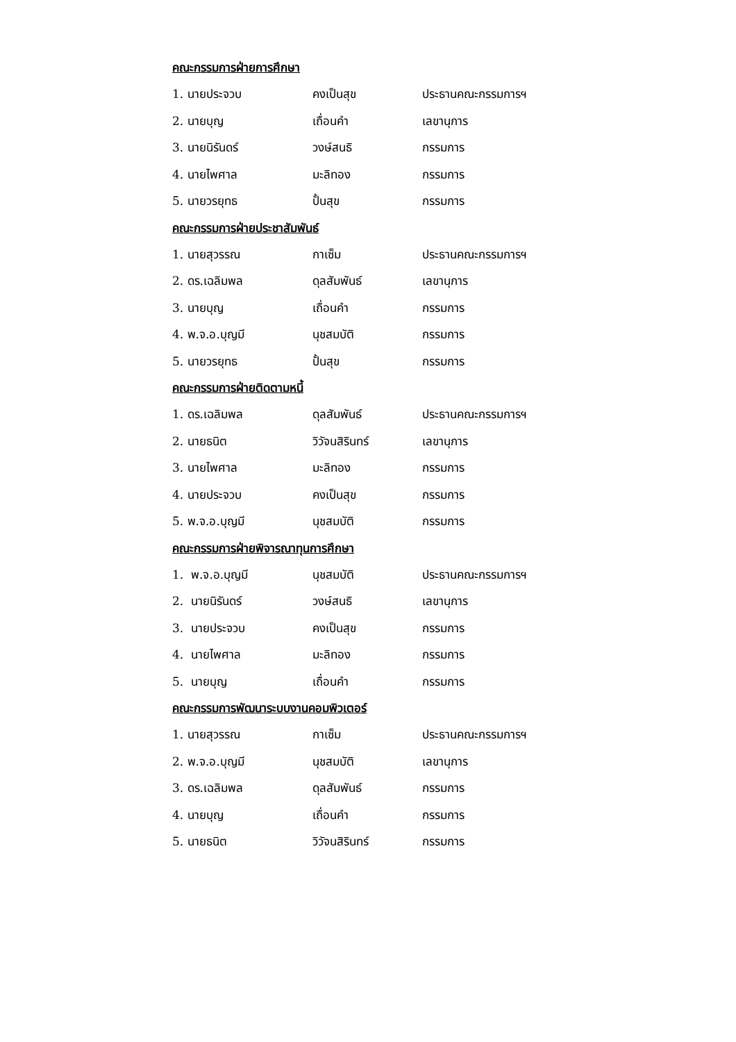คณะกรรมการฝ่ายการศึกษา
1. นายประจวบ คงเป็นสุข ประธานคณะกรรมการฯ
2. นายบุญ เถื่อนคำ เลขานุการ
3. นายนิรันดร์ วงษ์สนธิ กรรมการ
4. นายไพศาล มะลิทอง กรรมการ
5. นายวรยุทธ ปั้นสุข กรรมการ
คณะกรรมการฝ่ายประชาสัมพันธ์
1. นายสุวรรณ กาเซ็ม ประธานคณะกรรมการฯ
2. ดร.เฉลิมพล ดุลสัมพันธ์ เลขานุการ
3. นายบุญ เถื่อนคำ กรรมการ
4. พ.จ.อ.บุญมี นุชสมบัติ กรรมการ
5. นายวรยุทธ ปั้นสุข กรรมการ
คณะกรรมการฝ่ายติดตามหนี้
1. ดร.เฉลิมพล ดุลสัมพันธ์ ประธานคณะกรรมการฯ
2. นายธนิต วิวัจนสิรินทร์ เลขานุการ
3. นายไพศาล มะลิทอง กรรมการ
4. นายประจวบ คงเป็นสุข กรรมการ
5. พ.จ.อ.บุญมี นุชสมบัติ กรรมการ
คณะกรรมการฝ่ายพิจารณาทุนการศึกษา
1. พ.จ.อ.บุญมี นุชสมบัติ ประธานคณะกรรมการฯ
2. นายนิรันดร์ วงษ์สนธิ เลขานุการ
3. นายประจวบ คงเป็นสุข กรรมการ
4. นายไพศาล มะลิทอง กรรมการ
5. นายบุญ เถื่อนคำ กรรมการ
คณะกรรมการพัฒนาระบบงานคอมพิวเตอร์
1. นายสุวรรณ กาเซ็ม ประธานคณะกรรมการฯ
2. พ.จ.อ.บุญมี นุชสมบัติ เลขานุการ
3. ดร.เฉลิมพล ดุลสัมพันธ์ กรรมการ
4. นายบุญ เถื่อนคำ กรรมการ
5. นายธนิต วิวัจนสิรินทร์ กรรมการ